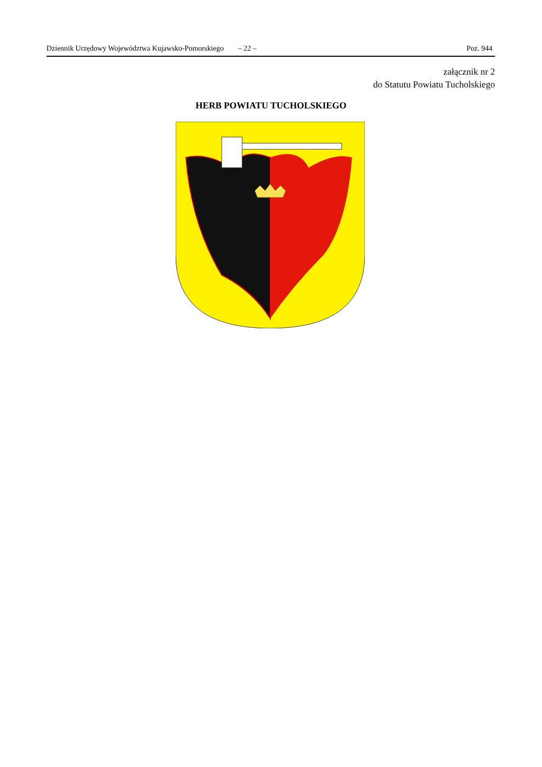Dziennik Urzędowy Województwa Kujawsko-Pomorskiego – 22 – Poz. 944
załącznik nr 2
do Statutu Powiatu Tucholskiego
HERB POWIATU TUCHOLSKIEGO